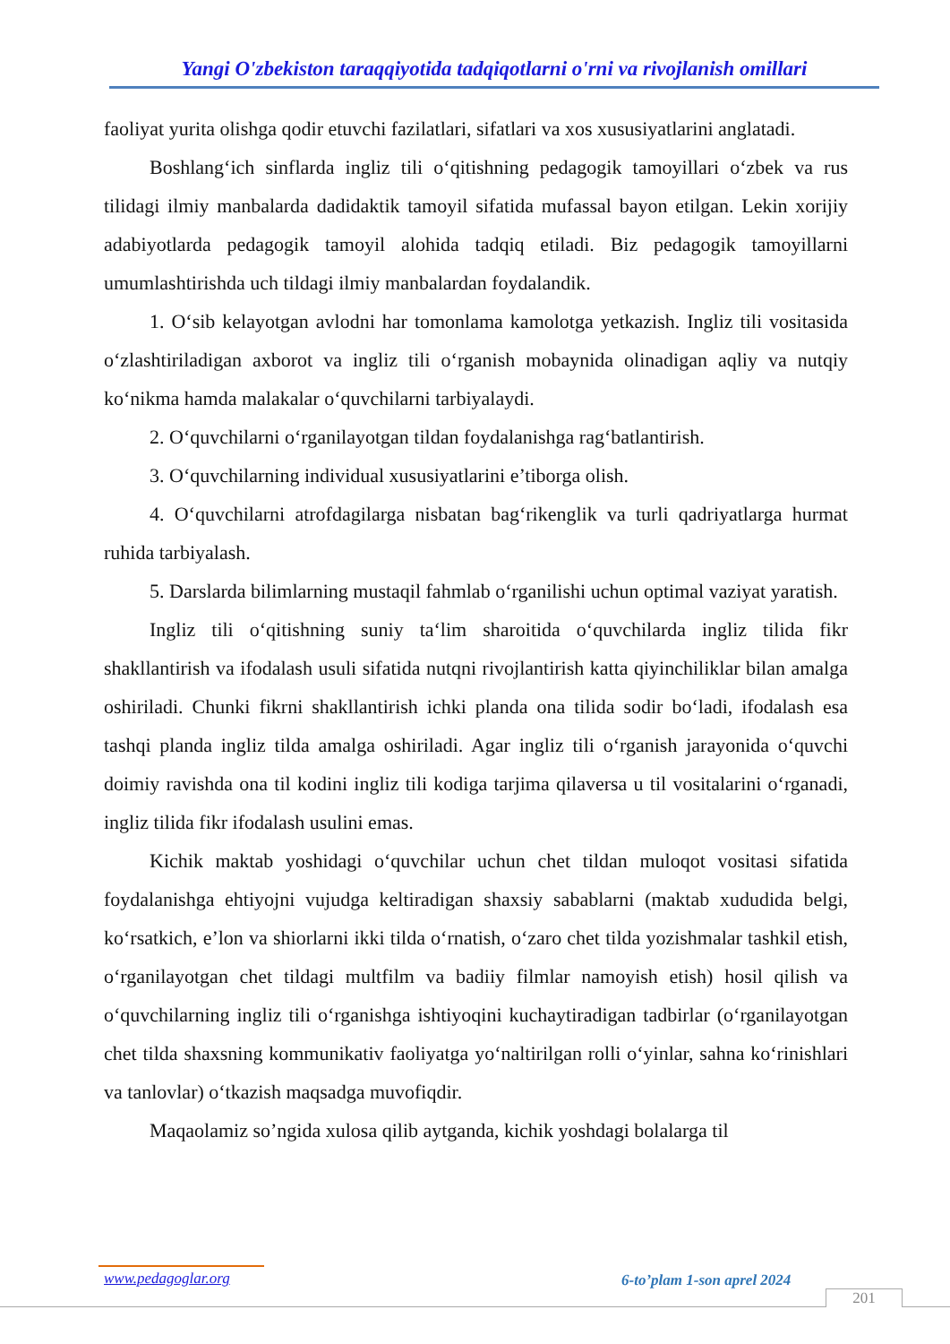Yangi O'zbekiston taraqqiyotida tadqiqotlarni o'rni va rivojlanish omillari
faoliyat yurita olishga qodir etuvchi fazilatlari, sifatlari va xos xususiyatlarini anglatadi.
Boshlang‘ich sinflarda ingliz tili o‘qitishning pedagogik tamoyillari o‘zbek va rus tilidagi ilmiy manbalarda dadidaktik tamoyil sifatida mufassal bayon etilgan. Lekin xorijiy adabiyotlarda pedagogik tamoyil alohida tadqiq etiladi. Biz pedagogik tamoyillarni umumlashtirishda uch tildagi ilmiy manbalardan foydalandik.
1. O‘sib kelayotgan avlodni har tomonlama kamolotga yetkazish. Ingliz tili vositasida o‘zlashtiriladigan axborot va ingliz tili o‘rganish mobaynida olinadigan aqliy va nutqiy ko‘nikma hamda malakalar o‘quvchilarni tarbiyalaydi.
2. O‘quvchilarni o‘rganilayotgan tildan foydalanishga rag‘batlantirish.
3. O‘quvchilarning individual xususiyatlarini e’tiborga olish.
4. O‘quvchilarni atrofdagilarga nisbatan bag‘rikenglik va turli qadriyatlarga hurmat ruhida tarbiyalash.
5. Darslarda bilimlarning mustaqil fahmlab o‘rganilishi uchun optimal vaziyat yaratish.
Ingliz tili o‘qitishning suniy ta‘lim sharoitida o‘quvchilarda ingliz tilida fikr shakllantirish va ifodalash usuli sifatida nutqni rivojlantirish katta qiyinchiliklar bilan amalga oshiriladi. Chunki fikrni shakllantirish ichki planda ona tilida sodir bo‘ladi, ifodalash esa tashqi planda ingliz tilda amalga oshiriladi. Agar ingliz tili o‘rganish jarayonida o‘quvchi doimiy ravishda ona til kodini ingliz tili kodiga tarjima qilaversa u til vositalarini o‘rganadi, ingliz tilida fikr ifodalash usulini emas.
Kichik maktab yoshidagi o‘quvchilar uchun chet tildan muloqot vositasi sifatida foydalanishga ehtiyojni vujudga keltiradigan shaxsiy sabablarni (maktab xududida belgi, ko‘rsatkich, e’lon va shiorlarni ikki tilda o‘rnatish, o‘zaro chet tilda yozishmalar tashkil etish, o‘rganilayotgan chet tildagi multfilm va badiiy filmlar namoyish etish) hosil qilish va o‘quvchilarning ingliz tili o‘rganishga ishtiyoqini kuchaytiradigan tadbirlar (o‘rganilayotgan chet tilda shaxsning kommunikativ faoliyatga yo‘naltirilgan rolli o‘yinlar, sahna ko‘rinishlari va tanlovlar) o‘tkazish maqsadga muvofiqdir.
Maqaolamiz so’ngida xulosa qilib aytganda, kichik yoshdagi bolalarga til
www.pedagoglar.org 6-to’plam 1-son aprel 2024
201